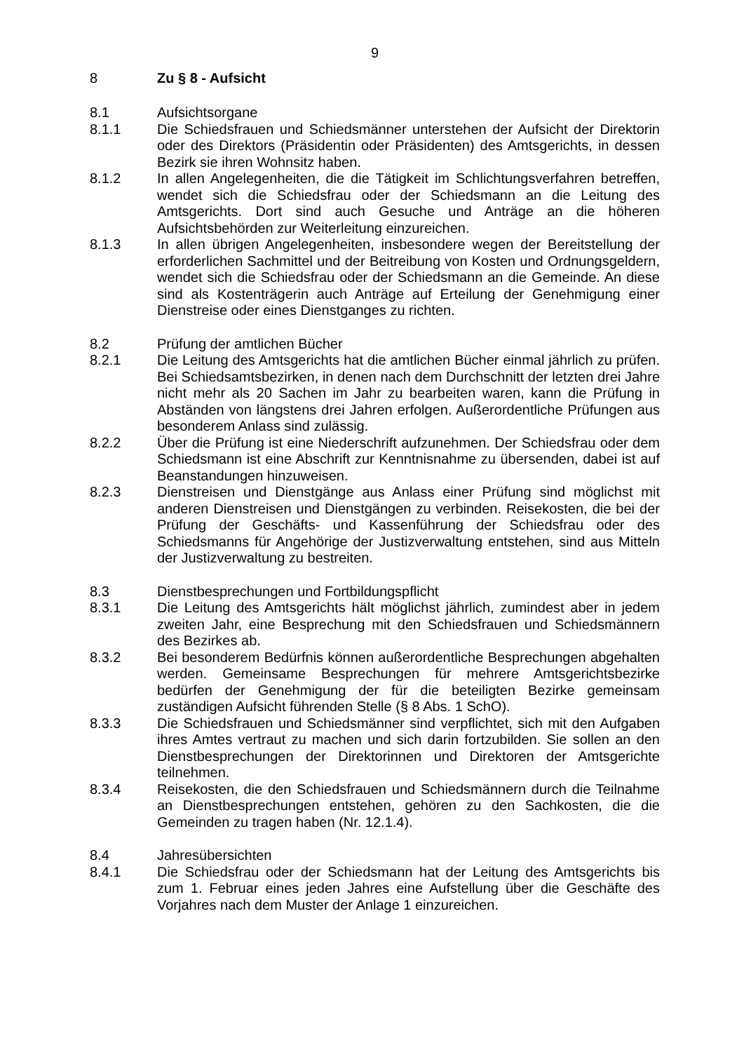9
8 Zu § 8 - Aufsicht
8.1 Aufsichtsorgane
8.1.1 Die Schiedsfrauen und Schiedsmänner unterstehen der Aufsicht der Direktorin oder des Direktors (Präsidentin oder Präsidenten) des Amtsgerichts, in dessen Bezirk sie ihren Wohnsitz haben.
8.1.2 In allen Angelegenheiten, die die Tätigkeit im Schlichtungsverfahren betreffen, wendet sich die Schiedsfrau oder der Schiedsmann an die Leitung des Amtsgerichts. Dort sind auch Gesuche und Anträge an die höheren Aufsichtsbehörden zur Weiterleitung einzureichen.
8.1.3 In allen übrigen Angelegenheiten, insbesondere wegen der Bereitstellung der erforderlichen Sachmittel und der Beitreibung von Kosten und Ordnungsgeldern, wendet sich die Schiedsfrau oder der Schiedsmann an die Gemeinde. An diese sind als Kostenträgerin auch Anträge auf Erteilung der Genehmigung einer Dienstreise oder eines Dienstganges zu richten.
8.2 Prüfung der amtlichen Bücher
8.2.1 Die Leitung des Amtsgerichts hat die amtlichen Bücher einmal jährlich zu prüfen. Bei Schiedsamtsbezirken, in denen nach dem Durchschnitt der letzten drei Jahre nicht mehr als 20 Sachen im Jahr zu bearbeiten waren, kann die Prüfung in Abständen von längstens drei Jahren erfolgen. Außerordentliche Prüfungen aus besonderem Anlass sind zulässig.
8.2.2 Über die Prüfung ist eine Niederschrift aufzunehmen. Der Schiedsfrau oder dem Schiedsmann ist eine Abschrift zur Kenntnisnahme zu übersenden, dabei ist auf Beanstandungen hinzuweisen.
8.2.3 Dienstreisen und Dienstgänge aus Anlass einer Prüfung sind möglichst mit anderen Dienstreisen und Dienstgängen zu verbinden. Reisekosten, die bei der Prüfung der Geschäfts- und Kassenführung der Schiedsfrau oder des Schiedsmanns für Angehörige der Justizverwaltung entstehen, sind aus Mitteln der Justizverwaltung zu bestreiten.
8.3 Dienstbesprechungen und Fortbildungspflicht
8.3.1 Die Leitung des Amtsgerichts hält möglichst jährlich, zumindest aber in jedem zweiten Jahr, eine Besprechung mit den Schiedsfrauen und Schiedsmännern des Bezirkes ab.
8.3.2 Bei besonderem Bedürfnis können außerordentliche Besprechungen abgehalten werden. Gemeinsame Besprechungen für mehrere Amtsgerichtsbezirke bedürfen der Genehmigung der für die beteiligten Bezirke gemeinsam zuständigen Aufsicht führenden Stelle (§ 8 Abs. 1 SchO).
8.3.3 Die Schiedsfrauen und Schiedsmänner sind verpflichtet, sich mit den Aufgaben ihres Amtes vertraut zu machen und sich darin fortzubilden. Sie sollen an den Dienstbesprechungen der Direktorinnen und Direktoren der Amtsgerichte teilnehmen.
8.3.4 Reisekosten, die den Schiedsfrauen und Schiedsmännern durch die Teilnahme an Dienstbesprechungen entstehen, gehören zu den Sachkosten, die die Gemeinden zu tragen haben (Nr. 12.1.4).
8.4 Jahresübersichten
8.4.1 Die Schiedsfrau oder der Schiedsmann hat der Leitung des Amtsgerichts bis zum 1. Februar eines jeden Jahres eine Aufstellung über die Geschäfte des Vorjahres nach dem Muster der Anlage 1 einzureichen.